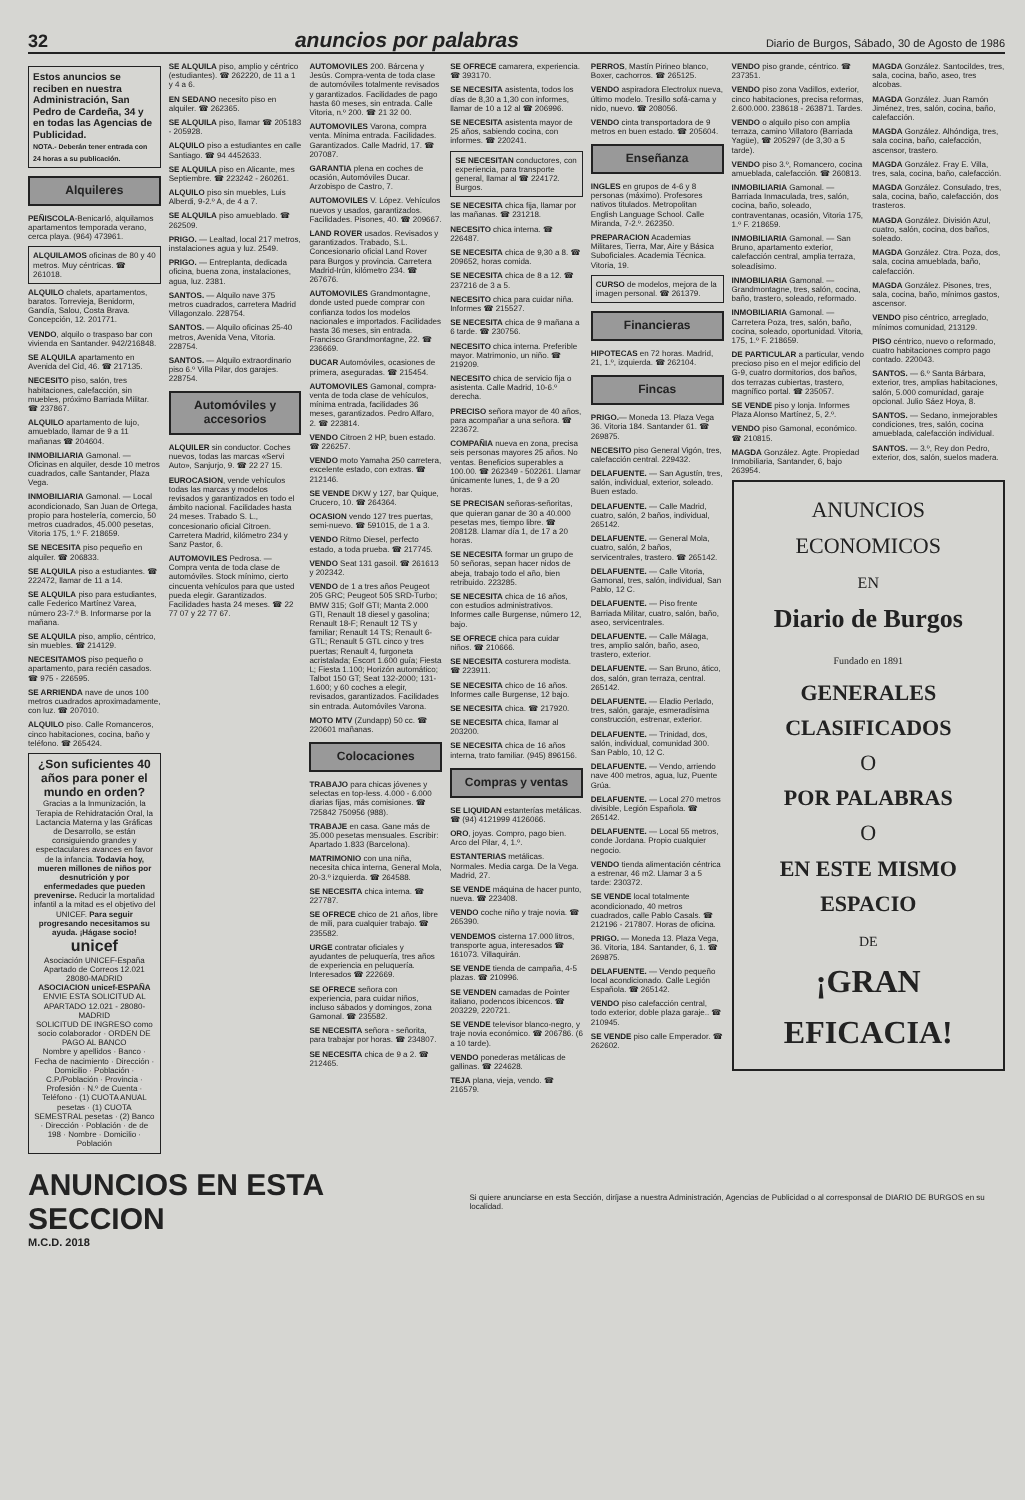32 anuncios por palabras Diario de Burgos, Sábado, 30 de Agosto de 1986
Estos anuncios se reciben en nuestra Administración, San Pedro de Cardeña, 34 y en todas las Agencias de Publicidad.
NOTA.- Deberán tener entrada con 24 horas a su publicación.
Alquileres
PEÑISCOLA-Benicarló, alquilamos apartamentos temporada verano, cerca playa. (964) 473961.
ALQUILAMOS oficinas de 80 y 40 metros. Muy céntricas. ☎ 261018.
ALQUILO chalets, apartamentos, baratos. Torrevieja, Benidorm, Gandía, Salou, Costa Brava. Concepción, 12. 201771.
VENDO, alquilo o traspaso bar con vivienda en Santander. 942/216848.
SE ALQUILA apartamento en Avenida del Cid, 46. ☎ 217135.
NECESITO piso, salón, tres habitaciones, calefacción, sin muebles, próximo Barriada Militar. ☎ 237867.
ALQUILO apartamento de lujo, amueblado, llamar de 9 a 11 mañanas ☎ 204604.
INMOBILIARIA Gamonal. — Oficinas en alquiler, desde 10 metros cuadrados, calle Santander, Plaza Vega.
INMOBILIARIA Gamonal. — Local acondicionado, San Juan de Ortega, propio para hostelería, comercio, 50 metros cuadrados, 45.000 pesetas, Vitoria 175, 1.º F. 218659.
SE NECESITA piso pequeño en alquiler. ☎ 206833.
SE ALQUILA piso a estudiantes. ☎ 222472, llamar de 11 a 14.
SE ALQUILA piso para estudiantes, calle Federico Martínez Varea, número 23-7.º B. Informarse por la mañana.
SE ALQUILA piso, amplio, céntrico, sin muebles. ☎ 214129.
NECESITAMOS piso pequeño o apartamento, para recién casados. ☎ 975 - 226595.
SE ARRIENDA nave de unos 100 metros cuadrados aproximadamente, con luz. ☎ 207010.
ALQUILO piso. Calle Romanceros, cinco habitaciones, cocina, baño y teléfono. ☎ 265424.
¿Son suficientes 40 años para poner el mundo en orden?
Gracias a la Inmunización, la Terapia de Rehidratación Oral, la Lactancia Materna y las Gráficas de Desarrollo, se están consiguiendo grandes y espectaculares avances en favor de la infancia. Todavía hoy, mueren millones de niños por desnutrición y por enfermedades que pueden prevenirse. Reducir la mortalidad infantil a la mitad es el objetivo del UNICEF. Para seguir progresando necesitamos su ayuda. ¡Hágase socio!
unicef
Asociación UNICEF-España Apartado de Correos 12.021 28080-MADRID
ASOCIACION unicef-ESPAÑA ENVIE ESTA SOLICITUD AL APARTADO 12.021 - 28080-MADRID
SOLICITUD DE INGRESO como socio colaborador · ORDEN DE PAGO AL BANCO
Nombre y apellidos · Banco · Fecha de nacimiento · Dirección · Domicilio · Población · C.P./Población · Provincia · Profesión · N.º de Cuenta · Teléfono · (1) CUOTA ANUAL pesetas · (1) CUOTA SEMESTRAL pesetas · (2) Banco · Dirección · Población · de de 198 · Nombre · Domicilio · Población
SE ALQUILA piso, amplio y céntrico (estudiantes). ☎ 262220, de 11 a 1 y 4 a 6.
EN SEDANO necesito piso en alquiler. ☎ 262365.
SE ALQUILA piso, llamar ☎ 205183 - 205928.
ALQUILO piso a estudiantes en calle Santiago. ☎ 94 4452633.
SE ALQUILA piso en Alicante, mes Septiembre. ☎ 223242 - 260261.
ALQUILO piso sin muebles, Luis Alberdi, 9-2.º A, de 4 a 7.
SE ALQUILA piso amueblado. ☎ 262509.
PRIGO. — Lealtad, local 217 metros, instalaciones agua y luz. 2549.
PRIGO. — Entreplanta, dedicada oficina, buena zona, instalaciones, agua, luz. 2381.
SANTOS. — Alquilo nave 375 metros cuadrados, carretera Madrid Villagonzalo. 228754.
SANTOS. — Alquilo oficinas 25-40 metros, Avenida Vena, Vitoria. 228754.
SANTOS. — Alquilo extraordinario piso 6.º Villa Pilar, dos garajes. 228754.
Automóviles y accesorios
ALQUILER sin conductor. Coches nuevos, todas las marcas «Servi Auto», Sanjurjo, 9. ☎ 22 27 15.
EUROCASION, vende vehículos todas las marcas y modelos revisados y garantizados en todo el ámbito nacional. Facilidades hasta 24 meses. Trabado S. L., concesionario oficial Citroen. Carretera Madrid, kilómetro 234 y Sanz Pastor, 6.
AUTOMOVILES Pedrosa. — Compra venta de toda clase de automóviles. Stock mínimo, cierto cincuenta vehículos para que usted pueda elegir. Garantizados. Facilidades hasta 24 meses. ☎ 22 77 07 y 22 77 67.
AUTOMOVILES 200. Bárcena y Jesús. Compra-venta de toda clase de automóviles totalmente revisados y garantizados. Facilidades de pago hasta 60 meses, sin entrada. Calle Vitoria, n.º 200. ☎ 21 32 00.
AUTOMOVILES Varona, compra venta. Mínima entrada. Facilidades. Garantizados. Calle Madrid, 17. ☎ 207087.
GARANTIA plena en coches de ocasión, Automóviles Ducar. Arzobispo de Castro, 7.
AUTOMOVILES V. López. Vehículos nuevos y usados, garantizados. Facilidades. Pisones, 40. ☎ 209667.
LAND ROVER usados. Revisados y garantizados. Trabado, S.L. Concesionario oficial Land Rover para Burgos y provincia. Carretera Madrid-Irún, kilómetro 234. ☎ 267676.
AUTOMOVILES Grandmontagne, donde usted puede comprar con confianza todos los modelos nacionales e importados. Facilidades hasta 36 meses, sin entrada. Francisco Grandmontagne, 22. ☎ 236669.
DUCAR Automóviles, ocasiones de primera, aseguradas. ☎ 215454.
AUTOMOVILES Gamonal, compra-venta de toda clase de vehículos, mínima entrada, facilidades 36 meses, garantizados. Pedro Alfaro, 2. ☎ 223814.
VENDO Citroen 2 HP, buen estado. ☎ 226257.
VENDO moto Yamaha 250 carretera, excelente estado, con extras. ☎ 212146.
SE VENDE DKW y 127, bar Quique, Crucero, 10. ☎ 264364.
OCASION vendo 127 tres puertas, semi-nuevo. ☎ 591015, de 1 a 3.
VENDO Ritmo Diesel, perfecto estado, a toda prueba. ☎ 217745.
VENDO Seat 131 gasoil. ☎ 261613 y 202342.
VENDO de 1 a tres años Peugeot 205 GRC; Peugeot 505 SRD-Turbo; BMW 315; Golf GTI; Manta 2.000 GTI, Renault 18 diesel y gasolina; Renault 18-F; Renault 12 TS y familiar; Renault 14 TS; Renault 6-GTL; Renault 5 GTL cinco y tres puertas; Renault 4, furgoneta acristalada; Escort 1.600 guía; Fiesta L; Fiesta 1.100; Horizón automático; Talbot 150 GT; Seat 132-2000; 131-1.600; y 60 coches a elegir, revisados, garantizados. Facilidades sin entrada. Automóviles Varona.
MOTO MTV (Zundapp) 50 cc. ☎ 220601 mañanas.
Colocaciones
TRABAJO para chicas jóvenes y selectas en top-less. 4.000 - 6.000 diarias fijas, más comisiones. ☎ 725842 750956 (988).
TRABAJE en casa. Gane más de 35.000 pesetas mensuales. Escribir: Apartado 1.833 (Barcelona).
MATRIMONIO con una niña, necesita chica interna, General Mola, 20-3.º izquierda. ☎ 264588.
SE NECESITA chica interna. ☎ 227787.
SE OFRECE chico de 21 años, libre de mili, para cualquier trabajo. ☎ 235582.
URGE contratar oficiales y ayudantes de peluquería, tres años de experiencia en peluquería. Interesados ☎ 222669.
SE OFRECE señora con experiencia, para cuidar niños, incluso sábados y domingos, zona Gamonal. ☎ 235582.
SE NECESITA señora - señorita, para trabajar por horas. ☎ 234807.
SE NECESITA chica de 9 a 2. ☎ 212465.
SE OFRECE camarera, experiencia. ☎ 393170.
SE NECESITA asistenta, todos los días de 8,30 a 1,30 con informes, llamar de 10 a 12 al ☎ 206996.
SE NECESITA asistenta mayor de 25 años, sabiendo cocina, con informes. ☎ 220241.
SE NECESITAN conductores, con experiencia, para transporte general, llamar al ☎ 224172. Burgos.
SE NECESITA chica fija, llamar por las mañanas. ☎ 231218.
NECESITO chica interna. ☎ 226487.
SE NECESITA chica de 9,30 a 8. ☎ 209652, horas comida.
SE NECESITA chica de 8 a 12. ☎ 237216 de 3 a 5.
NECESITO chica para cuidar niña. Informes ☎ 215527.
SE NECESITA chica de 9 mañana a 6 tarde. ☎ 230756.
NECESITO chica interna. Preferible mayor. Matrimonio, un niño. ☎ 219209.
NECESITO chica de servicio fija o asistenta. Calle Madrid, 10-6.º derecha.
PRECISO señora mayor de 40 años, para acompañar a una señora. ☎ 223672.
COMPAÑIA nueva en zona, precisa seis personas mayores 25 años. No ventas. Beneficios superables a 100.00. ☎ 262349 - 502261. Llamar únicamente lunes, 1, de 9 a 20 horas.
SE PRECISAN señoras-señoritas, que quieran ganar de 30 a 40.000 pesetas mes, tiempo libre. ☎ 208128. Llamar día 1, de 17 a 20 horas.
SE NECESITA formar un grupo de 50 señoras, sepan hacer nidos de abeja, trabajo todo el año, bien retribuido. 223285.
SE NECESITA chica de 16 años, con estudios administrativos. Informes calle Burgense, número 12, bajo.
SE OFRECE chica para cuidar niños. ☎ 210666.
SE NECESITA costurera modista. ☎ 223911.
SE NECESITA chico de 16 años. Informes calle Burgense, 12 bajo.
SE NECESITA chica. ☎ 217920.
SE NECESITA chica, llamar al 203200.
SE NECESITA chica de 16 años interna, trato familiar. (945) 896156.
Compras y ventas
SE LIQUIDAN estanterías metálicas. ☎ (94) 4121999 4126066.
ORO, joyas. Compro, pago bien. Arco del Pilar, 4, 1.º.
ESTANTERIAS metálicas. Normales. Media carga. De la Vega. Madrid, 27.
SE VENDE máquina de hacer punto, nueva. ☎ 223408.
VENDO coche niño y traje novia. ☎ 265390.
VENDEMOS cisterna 17.000 litros, transporte agua, interesados ☎ 161073. Villaquirán.
SE VENDE tienda de campaña, 4-5 plazas. ☎ 210996.
SE VENDEN camadas de Pointer italiano, podencos ibicencos. ☎ 203229, 220721.
SE VENDE televisor blanco-negro, y traje novia económico. ☎ 206786. (6 a 10 tarde).
VENDO ponederas metálicas de gallinas. ☎ 224628.
TEJA plana, vieja, vendo. ☎ 216579.
PERROS, Mastín Pirineo blanco, Boxer, cachorros. ☎ 265125.
VENDO aspiradora Electrolux nueva, último modelo. Tresillo sofá-cama y nido, nuevo. ☎ 208056.
VENDO cinta transportadora de 9 metros en buen estado. ☎ 205604.
Enseñanza
INGLES en grupos de 4-6 y 8 personas (máximo). Profesores nativos titulados. Metropolitan English Language School. Calle Miranda, 7-2.º. 262350.
PREPARACION Academias Militares, Tierra, Mar, Aire y Básica Suboficiales. Academia Técnica. Vitoria, 19.
CURSO de modelos, mejora de la imagen personal. ☎ 261379.
Financieras
HIPOTECAS en 72 horas. Madrid, 21, 1.º, izquierda. ☎ 262104.
Fincas
PRIGO.— Moneda 13. Plaza Vega 36. Vitoria 184. Santander 61. ☎ 269875.
NECESITO piso General Vigón, tres, calefacción central. 229432.
DELAFUENTE. — San Agustín, tres, salón, individual, exterior, soleado. Buen estado.
DELAFUENTE. — Calle Madrid, cuatro, salón, 2 baños, individual, 265142.
DELAFUENTE. — General Mola, cuatro, salón, 2 baños, servicentrales, trastero. ☎ 265142.
DELAFUENTE. — Calle Vitoria, Gamonal, tres, salón, individual, San Pablo, 12 C.
DELAFUENTE. — Piso frente Barriada Militar, cuatro, salón, baño, aseo, servicentrales.
DELAFUENTE. — Calle Málaga, tres, amplio salón, baño, aseo, trastero, exterior.
DELAFUENTE. — San Bruno, ático, dos, salón, gran terraza, central. 265142.
DELAFUENTE. — Eladio Perlado, tres, salón, garaje, esmeradísima construcción, estrenar, exterior.
DELAFUENTE. — Trinidad, dos, salón, individual, comunidad 300. San Pablo, 10, 12 C.
DELAFUENTE. — Vendo, arriendo nave 400 metros, agua, luz, Puente Grúa.
DELAFUENTE. — Local 270 metros divisible, Legión Española. ☎ 265142.
DELAFUENTE. — Local 55 metros, conde Jordana. Propio cualquier negocio.
VENDO tienda alimentación céntrica a estrenar, 46 m2. Llamar 3 a 5 tarde: 230372.
SE VENDE local totalmente acondicionado, 40 metros cuadrados, calle Pablo Casals. ☎ 212196 - 217807. Horas de oficina.
PRIGO. — Moneda 13. Plaza Vega, 36. Vitoria, 184. Santander, 6, 1. ☎ 269875.
DELAFUENTE. — Vendo pequeño local acondicionado. Calle Legión Española. ☎ 265142.
VENDO piso calefacción central, todo exterior, doble plaza garaje.. ☎ 210945.
SE VENDE piso calle Emperador. ☎ 262602.
VENDO piso grande, céntrico. ☎ 237351.
VENDO piso zona Vadillos, exterior, cinco habitaciones, precisa reformas, 2.600.000. 238618 - 263871. Tardes.
VENDO o alquilo piso con amplia terraza, camino Villatoro (Barriada Yagüe), ☎ 205297 (de 3,30 a 5 tarde).
VENDO piso 3.º, Romancero, cocina amueblada, calefacción. ☎ 260813.
INMOBILIARIA Gamonal. — Barriada Inmaculada, tres, salón, cocina, baño, soleado, contraventanas, ocasión, Vitoria 175, 1.º F. 218659.
INMOBILIARIA Gamonal. — San Bruno, apartamento exterior, calefacción central, amplia terraza, soleadísimo.
INMOBILIARIA Gamonal. — Grandmontagne, tres, salón, cocina, baño, trastero, soleado, reformado.
INMOBILIARIA Gamonal. — Carretera Poza, tres, salón, baño, cocina, soleado, oportunidad. Vitoria, 175, 1.º F. 218659.
DE PARTICULAR a particular, vendo precioso piso en el mejor edificio del G-9, cuatro dormitorios, dos baños, dos terrazas cubiertas, trastero, magnífico portal. ☎ 235057.
SE VENDE piso y lonja. Informes Plaza Alonso Martínez, 5, 2.º.
VENDO piso Gamonal, económico. ☎ 210815.
MAGDA González. Agte. Propiedad Inmobiliaria, Santander, 6, bajo 263954.
MAGDA González. Santocildes, tres, sala, cocina, baño, aseo, tres alcobas.
MAGDA González. Juan Ramón Jiménez, tres, salón, cocina, baño, calefacción.
MAGDA González. Alhóndiga, tres, sala cocina, baño, calefacción, ascensor, trastero.
MAGDA González. Fray E. Villa, tres, sala, cocina, baño, calefacción.
MAGDA González. Consulado, tres, sala, cocina, baño, calefacción, dos trasteros.
MAGDA González. División Azul, cuatro, salón, cocina, dos baños, soleado.
MAGDA González. Ctra. Poza, dos, sala, cocina amueblada, baño, calefacción.
MAGDA González. Pisones, tres, sala, cocina, baño, mínimos gastos, ascensor.
VENDO piso céntrico, arreglado, mínimos comunidad, 213129.
PISO céntrico, nuevo o reformado, cuatro habitaciones compro pago contado. 220043.
SANTOS. — 6.º Santa Bárbara, exterior, tres, amplias habitaciones, salón, 5.000 comunidad, garaje opcional. Julio Sáez Hoya, 8.
SANTOS. — Sedano, inmejorables condiciones, tres, salón, cocina amueblada, calefacción individual.
SANTOS. — 3.º, Rey don Pedro, exterior, dos, salón, suelos madera.
ANUNCIOS
ECONOMICOS
EN
Diario de Burgos
Fundado en 1891
GENERALES
CLASIFICADOS
O
POR PALABRAS
O
EN ESTE MISMO
ESPACIO
DE
¡GRAN
EFICACIA!
ANUNCIOS EN ESTA SECCION Si quiere anunciarse en esta Sección, diríjase a nuestra Administración, Agencias de Publicidad o al corresponsal de DIARIO DE BURGOS en su localidad.
M.C.D. 2018